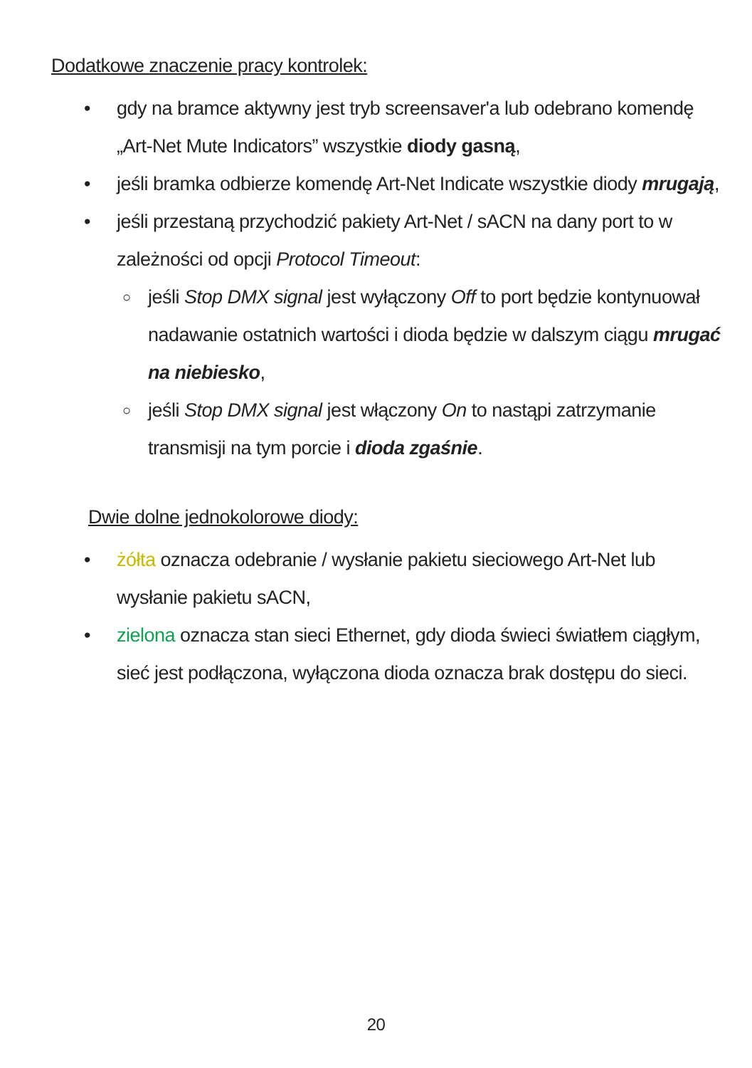Dodatkowe znaczenie pracy kontrolek:
• gdy na bramce aktywny jest tryb screensaver'a lub odebrano komendę „Art-Net Mute Indicators” wszystkie diody gasną,
• jeśli bramka odbierze komendę Art-Net Indicate wszystkie diody mrugają,
• jeśli przestaną przychodzić pakiety Art-Net / sACN na dany port to w zależności od opcji Protocol Timeout:
○ jeśli Stop DMX signal jest wyłączony Off to port będzie kontynuował nadawanie ostatnich wartości i dioda będzie w dalszym ciągu mrugać na niebiesko,
○ jeśli Stop DMX signal jest włączony On to nastąpi zatrzymanie transmisji na tym porcie i dioda zgaśnie.
Dwie dolne jednokolorowe diody:
• żółta oznacza odebranie / wysłanie pakietu sieciowego Art-Net lub wysłanie pakietu sACN,
• zielona oznacza stan sieci Ethernet, gdy dioda świeci światłem ciągłym, sieć jest podłączona, wyłączona dioda oznacza brak dostępu do sieci.
20